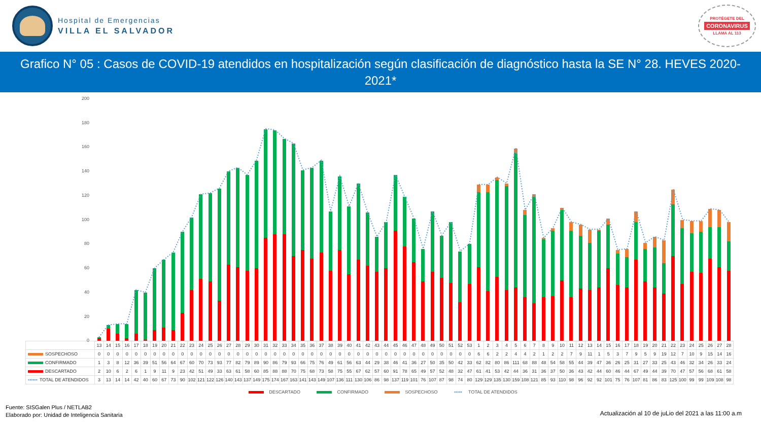Hospital de Emergencias
VILLA EL SALVADOR
PROTÉGETE DEL
CORONAVIRUS
LLAMA AL 113
Grafico N° 05 : Casos de COVID-19 atendidos en hospitalización según clasificación de diagnóstico hasta la SE N° 28. HEVES 2020-2021*
200
180
160
140
120
100
80
60
40
20
0
| | 13 | 14 | 15 | 16 | 17 | 18 | 19 | 20 | 21 | 22 | 23 | 24 | 25 | 26 | 27 | 28 | 29 | 30 | 31 | 32 | 33 | 34 | 35 | 36 | 37 | 38 | 39 | 40 | 41 | 42 | 43 | 44 | 45 | 46 | 47 | 48 | 49 | 50 | 51 | 52 | 53 | 1 | 2 | 3 | 4 | 5 | 6 | 7 | 8 | 9 | 10 | 11 | 12 | 13 | 14 | 15 | 16 | 17 | 18 | 19 | 20 | 21 | 22 | 23 | 24 | 25 | 26 | 27 | 28 |
| --- | --- | --- | --- | --- | --- | --- | --- | --- | --- | --- | --- | --- | --- | --- | --- | --- | --- | --- | --- | --- | --- | --- | --- | --- | --- | --- | --- | --- | --- | --- | --- | --- | --- | --- | --- | --- | --- | --- | --- | --- | --- | --- | --- | --- | --- | --- | --- | --- | --- | --- | --- | --- | --- | --- | --- | --- | --- | --- | --- | --- | --- | --- | --- | --- | --- | --- | --- | --- | --- |
| SOSPECHOSO | 0 | 0 | 0 | 0 | 0 | 0 | 0 | 0 | 0 | 0 | 0 | 0 | 0 | 0 | 0 | 0 | 0 | 0 | 0 | 0 | 0 | 0 | 0 | 0 | 0 | 0 | 0 | 0 | 0 | 0 | 0 | 0 | 0 | 0 | 0 | 0 | 0 | 0 | 0 | 0 | 0 | 6 | 6 | 2 | 2 | 4 | 4 | 2 | 1 | 2 | 2 | 7 | 9 | 11 | 1 | 5 | 3 | 7 | 9 | 5 | 9 | 19 | 12 | 7 | 10 | 9 | 15 | 14 | 16 |
| CONFIRMADO | 1 | 3 | 8 | 12 | 36 | 39 | 51 | 56 | 64 | 67 | 60 | 70 | 73 | 93 | 77 | 82 | 79 | 89 | 90 | 86 | 79 | 93 | 66 | 75 | 76 | 49 | 61 | 56 | 63 | 44 | 29 | 38 | 46 | 41 | 36 | 27 | 50 | 35 | 50 | 42 | 33 | 62 | 82 | 80 | 86 | 111 | 68 | 88 | 48 | 54 | 58 | 55 | 44 | 39 | 47 | 36 | 26 | 25 | 31 | 27 | 33 | 25 | 43 | 46 | 32 | 34 | 26 | 33 | 24 |
| DESCARTADO | 2 | 10 | 6 | 2 | 6 | 1 | 9 | 11 | 9 | 23 | 42 | 51 | 49 | 33 | 63 | 61 | 58 | 60 | 85 | 88 | 88 | 70 | 75 | 68 | 73 | 58 | 75 | 55 | 67 | 62 | 57 | 60 | 91 | 78 | 65 | 49 | 57 | 52 | 48 | 32 | 47 | 61 | 41 | 53 | 42 | 44 | 36 | 31 | 36 | 37 | 50 | 36 | 43 | 42 | 44 | 60 | 46 | 44 | 67 | 49 | 44 | 39 | 70 | 47 | 57 | 56 | 68 | 61 | 58 |
| •••••• TOTAL DE ATENDIDOS | 3 | 13 | 14 | 14 | 42 | 40 | 60 | 67 | 73 | 90 | 102 | 121 | 122 | 126 | 140 | 143 | 137 | 149 | 175 | 174 | 167 | 163 | 141 | 143 | 149 | 107 | 136 | 111 | 130 | 106 | 86 | 98 | 137 | 119 | 101 | 76 | 107 | 87 | 98 | 74 | 80 | 129 | 129 | 135 | 130 | 159 | 108 | 121 | 85 | 93 | 110 | 98 | 96 | 92 | 92 | 101 | 75 | 76 | 107 | 81 | 86 | 83 | 125 | 100 | 99 | 99 | 109 | 108 | 98 |
DESCARTADO CONFIRMADO SOSPECHOSO ••••• TOTAL DE ATENDIDOS
Fuente: SISGalen Plus / NETLAB2
Elaborado por: Unidad de Inteligencia Sanitaria
Actualización al 10 de juLio del 2021 a las 11:00 a.m